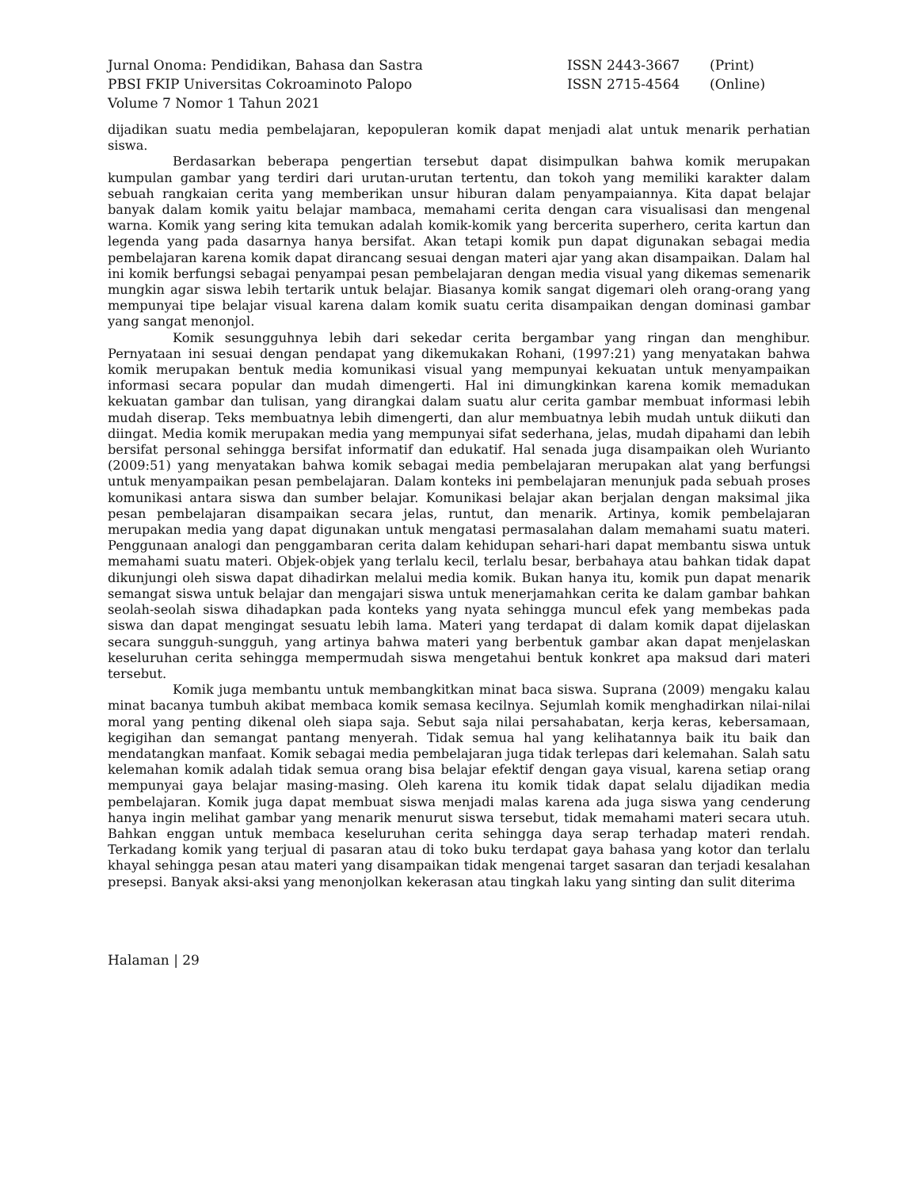Jurnal Onoma: Pendidikan, Bahasa dan Sastra ISSN 2443-3667 (Print)
PBSI FKIP Universitas Cokroaminoto Palopo ISSN 2715-4564 (Online)
Volume 7 Nomor 1 Tahun 2021
dijadikan suatu media pembelajaran, kepopuleran komik dapat menjadi alat untuk menarik perhatian siswa.
Berdasarkan beberapa pengertian tersebut dapat disimpulkan bahwa komik merupakan kumpulan gambar yang terdiri dari urutan-urutan tertentu, dan tokoh yang memiliki karakter dalam sebuah rangkaian cerita yang memberikan unsur hiburan dalam penyampaiannya. Kita dapat belajar banyak dalam komik yaitu belajar mambaca, memahami cerita dengan cara visualisasi dan mengenal warna. Komik yang sering kita temukan adalah komik-komik yang bercerita superhero, cerita kartun dan legenda yang pada dasarnya hanya bersifat. Akan tetapi komik pun dapat digunakan sebagai media pembelajaran karena komik dapat dirancang sesuai dengan materi ajar yang akan disampaikan. Dalam hal ini komik berfungsi sebagai penyampai pesan pembelajaran dengan media visual yang dikemas semenarik mungkin agar siswa lebih tertarik untuk belajar. Biasanya komik sangat digemari oleh orang-orang yang mempunyai tipe belajar visual karena dalam komik suatu cerita disampaikan dengan dominasi gambar yang sangat menonjol.
Komik sesungguhnya lebih dari sekedar cerita bergambar yang ringan dan menghibur. Pernyataan ini sesuai dengan pendapat yang dikemukakan Rohani, (1997:21) yang menyatakan bahwa komik merupakan bentuk media komunikasi visual yang mempunyai kekuatan untuk menyampaikan informasi secara popular dan mudah dimengerti. Hal ini dimungkinkan karena komik memadukan kekuatan gambar dan tulisan, yang dirangkai dalam suatu alur cerita gambar membuat informasi lebih mudah diserap. Teks membuatnya lebih dimengerti, dan alur membuatnya lebih mudah untuk diikuti dan diingat. Media komik merupakan media yang mempunyai sifat sederhana, jelas, mudah dipahami dan lebih bersifat personal sehingga bersifat informatif dan edukatif. Hal senada juga disampaikan oleh Wurianto (2009:51) yang menyatakan bahwa komik sebagai media pembelajaran merupakan alat yang berfungsi untuk menyampaikan pesan pembelajaran. Dalam konteks ini pembelajaran menunjuk pada sebuah proses komunikasi antara siswa dan sumber belajar. Komunikasi belajar akan berjalan dengan maksimal jika pesan pembelajaran disampaikan secara jelas, runtut, dan menarik. Artinya, komik pembelajaran merupakan media yang dapat digunakan untuk mengatasi permasalahan dalam memahami suatu materi. Penggunaan analogi dan penggambaran cerita dalam kehidupan sehari-hari dapat membantu siswa untuk memahami suatu materi. Objek-objek yang terlalu kecil, terlalu besar, berbahaya atau bahkan tidak dapat dikunjungi oleh siswa dapat dihadirkan melalui media komik. Bukan hanya itu, komik pun dapat menarik semangat siswa untuk belajar dan mengajari siswa untuk menerjamahkan cerita ke dalam gambar bahkan seolah-seolah siswa dihadapkan pada konteks yang nyata sehingga muncul efek yang membekas pada siswa dan dapat mengingat sesuatu lebih lama. Materi yang terdapat di dalam komik dapat dijelaskan secara sungguh-sungguh, yang artinya bahwa materi yang berbentuk gambar akan dapat menjelaskan keseluruhan cerita sehingga mempermudah siswa mengetahui bentuk konkret apa maksud dari materi tersebut.
Komik juga membantu untuk membangkitkan minat baca siswa. Suprana (2009) mengaku kalau minat bacanya tumbuh akibat membaca komik semasa kecilnya. Sejumlah komik menghadirkan nilai-nilai moral yang penting dikenal oleh siapa saja. Sebut saja nilai persahabatan, kerja keras, kebersamaan, kegigihan dan semangat pantang menyerah. Tidak semua hal yang kelihatannya baik itu baik dan mendatangkan manfaat. Komik sebagai media pembelajaran juga tidak terlepas dari kelemahan. Salah satu kelemahan komik adalah tidak semua orang bisa belajar efektif dengan gaya visual, karena setiap orang mempunyai gaya belajar masing-masing. Oleh karena itu komik tidak dapat selalu dijadikan media pembelajaran. Komik juga dapat membuat siswa menjadi malas karena ada juga siswa yang cenderung hanya ingin melihat gambar yang menarik menurut siswa tersebut, tidak memahami materi secara utuh. Bahkan enggan untuk membaca keseluruhan cerita sehingga daya serap terhadap materi rendah. Terkadang komik yang terjual di pasaran atau di toko buku terdapat gaya bahasa yang kotor dan terlalu khayal sehingga pesan atau materi yang disampaikan tidak mengenai target sasaran dan terjadi kesalahan presepsi. Banyak aksi-aksi yang menonjolkan kekerasan atau tingkah laku yang sinting dan sulit diterima
Halaman | 29